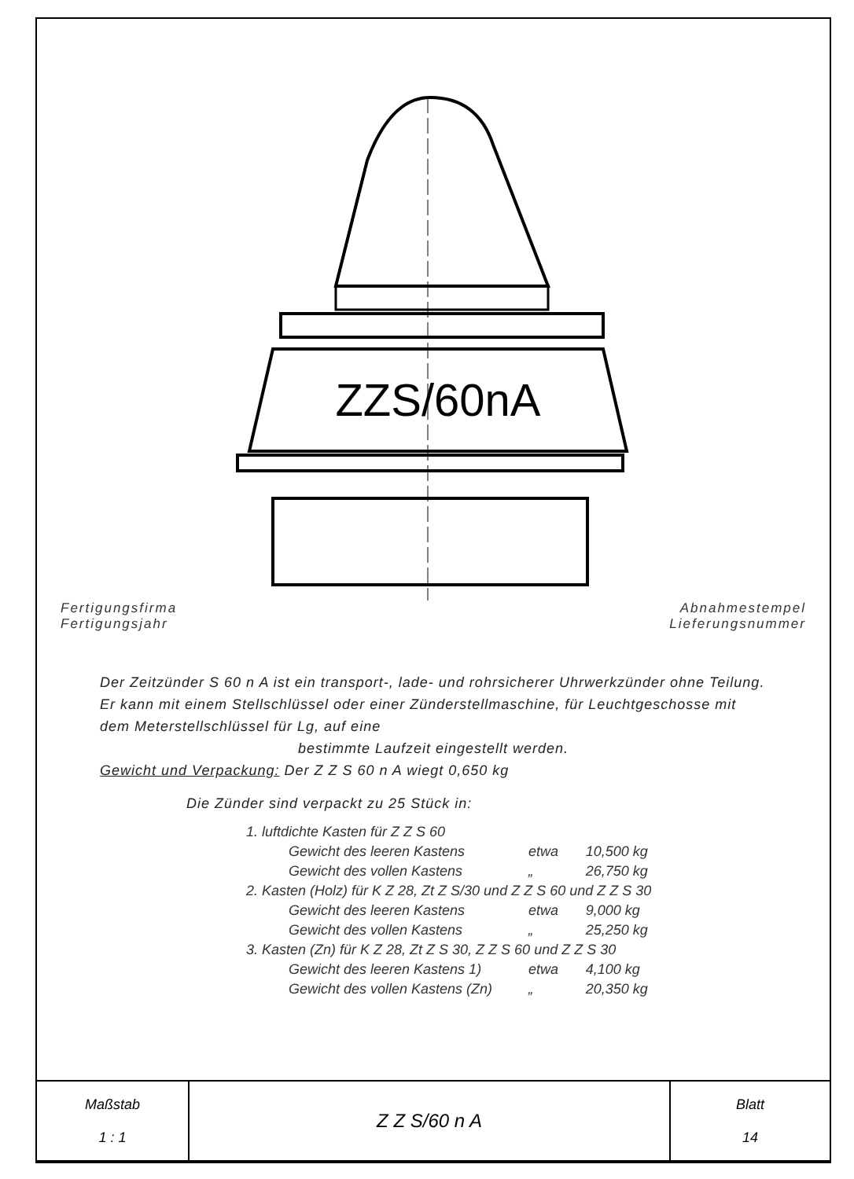ZZS/60nA
Fertigungsfirma Abnahmestempel
Fertigungsjahr Lieferungsnummer
Der Zeitzünder S 60 n A ist ein transport-, lade- und rohrsicherer Uhrwerkzünder ohne Teilung. Er kann mit einem Stellschlüssel oder einer Zünderstellmaschine, für Leuchtgeschosse mit dem Meterstellschlüssel für Lg, auf eine
bestimmte Laufzeit eingestellt werden.
Gewicht und Verpackung: Der Z Z S 60 n A wiegt 0,650 kg
Die Zünder sind verpackt zu 25 Stück in:
| 1. luftdichte Kasten für Z Z S 60 | | |
| Gewicht des leeren Kastens | etwa | 10,500 kg |
| Gewicht des vollen Kastens | „ | 26,750 kg |
| 2. Kasten (Holz) für K Z 28, Zt Z S/30 und Z Z S 60 und Z Z S 30 | | |
| Gewicht des leeren Kastens | etwa | 9,000 kg |
| Gewicht des vollen Kastens | „ | 25,250 kg |
| 3. Kasten (Zn) für K Z 28, Zt Z S 30, Z Z S 60 und Z Z S 30 | | |
| Gewicht des leeren Kastens 1) | etwa | 4,100 kg |
| Gewicht des vollen Kastens (Zn) | „ | 20,350 kg |
| Maßstab 1 : 1 | Z Z S/60 n A | Blatt 14 |